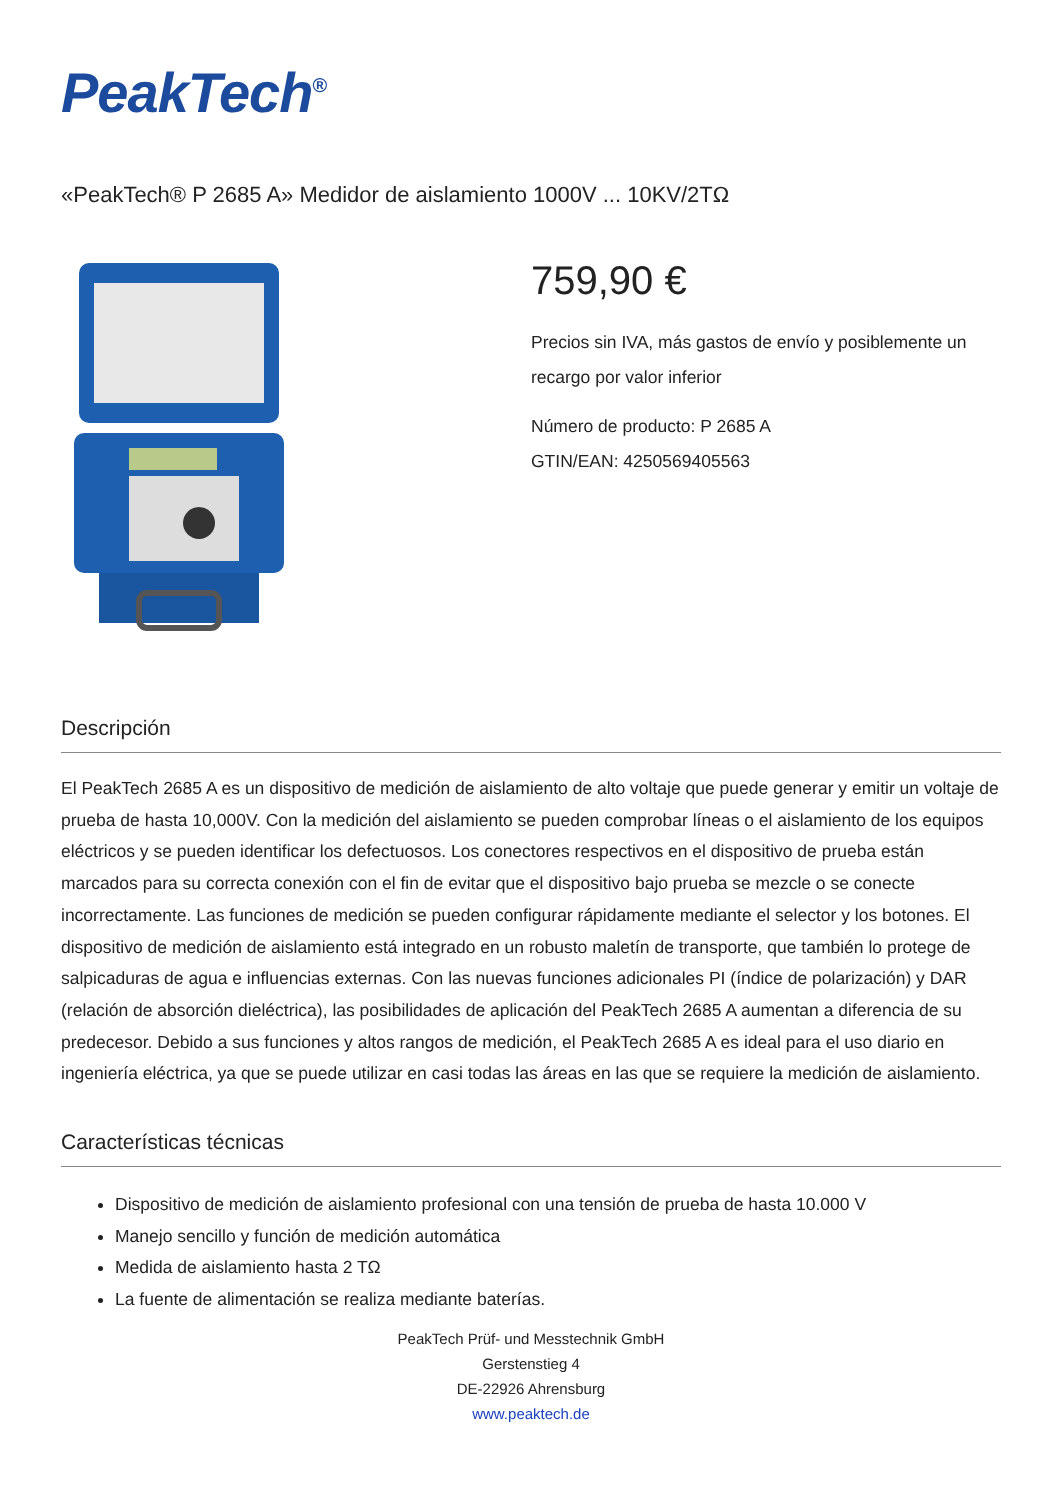PeakTech<sup>®</sup>
«PeakTech® P 2685 A» Medidor de aislamiento 1000V ... 10KV/2TΩ
759,90 €
Precios sin IVA, más gastos de envío y posiblemente un recargo por valor inferior
Número de producto: P 2685 A
GTIN/EAN: 4250569405563
Descripción
El PeakTech 2685 A es un dispositivo de medición de aislamiento de alto voltaje que puede generar y emitir un voltaje de prueba de hasta 10,000V. Con la medición del aislamiento se pueden comprobar líneas o el aislamiento de los equipos eléctricos y se pueden identificar los defectuosos. Los conectores respectivos en el dispositivo de prueba están marcados para su correcta conexión con el fin de evitar que el dispositivo bajo prueba se mezcle o se conecte incorrectamente. Las funciones de medición se pueden configurar rápidamente mediante el selector y los botones. El dispositivo de medición de aislamiento está integrado en un robusto maletín de transporte, que también lo protege de salpicaduras de agua e influencias externas. Con las nuevas funciones adicionales PI (índice de polarización) y DAR (relación de absorción dieléctrica), las posibilidades de aplicación del PeakTech 2685 A aumentan a diferencia de su predecesor. Debido a sus funciones y altos rangos de medición, el PeakTech 2685 A es ideal para el uso diario en ingeniería eléctrica, ya que se puede utilizar en casi todas las áreas en las que se requiere la medición de aislamiento.
Características técnicas
Dispositivo de medición de aislamiento profesional con una tensión de prueba de hasta 10.000 V
Manejo sencillo y función de medición automática
Medida de aislamiento hasta 2 TΩ
La fuente de alimentación se realiza mediante baterías.
PeakTech Prüf- und Messtechnik GmbH
Gerstenstieg 4
DE-22926 Ahrensburg
www.peaktech.de